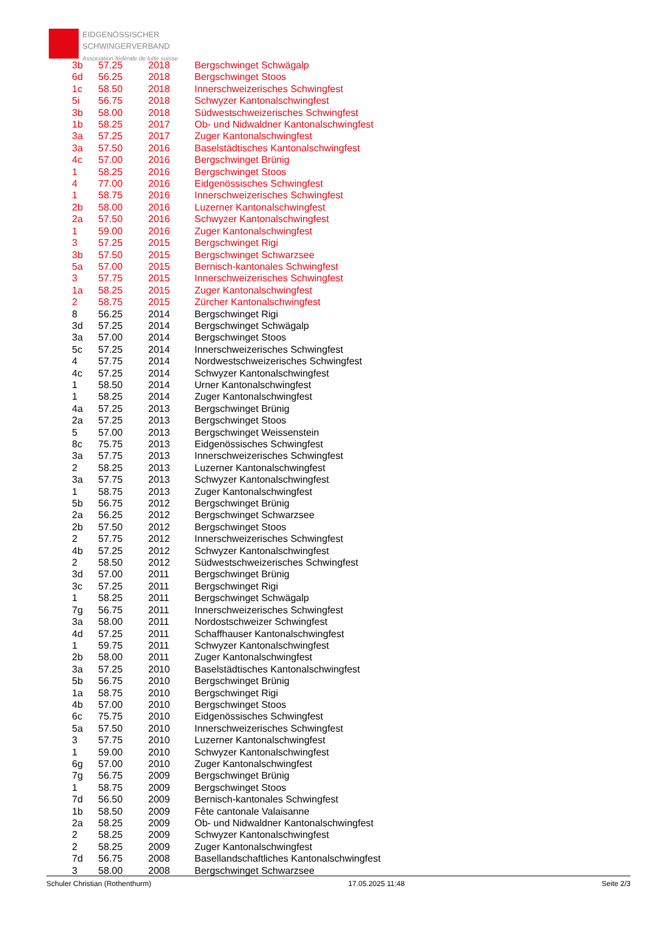EIDGENÖSSISCHER
SCHWINGERVERBAND
Association fédérale de lutte suisse
| 3b | 57.25 | 2018 | Bergschwinget Schwägalp |
| 6d | 56.25 | 2018 | Bergschwinget Stoos |
| 1c | 58.50 | 2018 | Innerschweizerisches Schwingfest |
| 5i | 56.75 | 2018 | Schwyzer Kantonalschwingfest |
| 3b | 58.00 | 2018 | Südwestschweizerisches Schwingfest |
| 1b | 58.25 | 2017 | Ob- und Nidwaldner Kantonalschwingfest |
| 3a | 57.25 | 2017 | Zuger Kantonalschwingfest |
| 3a | 57.50 | 2016 | Baselstädtisches Kantonalschwingfest |
| 4c | 57.00 | 2016 | Bergschwinget Brünig |
| 1 | 58.25 | 2016 | Bergschwinget Stoos |
| 4 | 77.00 | 2016 | Eidgenössisches Schwingfest |
| 1 | 58.75 | 2016 | Innerschweizerisches Schwingfest |
| 2b | 58.00 | 2016 | Luzerner Kantonalschwingfest |
| 2a | 57.50 | 2016 | Schwyzer Kantonalschwingfest |
| 1 | 59.00 | 2016 | Zuger Kantonalschwingfest |
| 3 | 57.25 | 2015 | Bergschwinget Rigi |
| 3b | 57.50 | 2015 | Bergschwinget Schwarzsee |
| 5a | 57.00 | 2015 | Bernisch-kantonales Schwingfest |
| 3 | 57.75 | 2015 | Innerschweizerisches Schwingfest |
| 1a | 58.25 | 2015 | Zuger Kantonalschwingfest |
| 2 | 58.75 | 2015 | Zürcher Kantonalschwingfest |
| 8 | 56.25 | 2014 | Bergschwinget Rigi |
| 3d | 57.25 | 2014 | Bergschwinget Schwägalp |
| 3a | 57.00 | 2014 | Bergschwinget Stoos |
| 5c | 57.25 | 2014 | Innerschweizerisches Schwingfest |
| 4 | 57.75 | 2014 | Nordwestschweizerisches Schwingfest |
| 4c | 57.25 | 2014 | Schwyzer Kantonalschwingfest |
| 1 | 58.50 | 2014 | Urner Kantonalschwingfest |
| 1 | 58.25 | 2014 | Zuger Kantonalschwingfest |
| 4a | 57.25 | 2013 | Bergschwinget Brünig |
| 2a | 57.25 | 2013 | Bergschwinget Stoos |
| 5 | 57.00 | 2013 | Bergschwinget Weissenstein |
| 8c | 75.75 | 2013 | Eidgenössisches Schwingfest |
| 3a | 57.75 | 2013 | Innerschweizerisches Schwingfest |
| 2 | 58.25 | 2013 | Luzerner Kantonalschwingfest |
| 3a | 57.75 | 2013 | Schwyzer Kantonalschwingfest |
| 1 | 58.75 | 2013 | Zuger Kantonalschwingfest |
| 5b | 56.75 | 2012 | Bergschwinget Brünig |
| 2a | 56.25 | 2012 | Bergschwinget Schwarzsee |
| 2b | 57.50 | 2012 | Bergschwinget Stoos |
| 2 | 57.75 | 2012 | Innerschweizerisches Schwingfest |
| 4b | 57.25 | 2012 | Schwyzer Kantonalschwingfest |
| 2 | 58.50 | 2012 | Südwestschweizerisches Schwingfest |
| 3d | 57.00 | 2011 | Bergschwinget Brünig |
| 3c | 57.25 | 2011 | Bergschwinget Rigi |
| 1 | 58.25 | 2011 | Bergschwinget Schwägalp |
| 7g | 56.75 | 2011 | Innerschweizerisches Schwingfest |
| 3a | 58.00 | 2011 | Nordostschweizer Schwingfest |
| 4d | 57.25 | 2011 | Schaffhauser Kantonalschwingfest |
| 1 | 59.75 | 2011 | Schwyzer Kantonalschwingfest |
| 2b | 58.00 | 2011 | Zuger Kantonalschwingfest |
| 3a | 57.25 | 2010 | Baselstädtisches Kantonalschwingfest |
| 5b | 56.75 | 2010 | Bergschwinget Brünig |
| 1a | 58.75 | 2010 | Bergschwinget Rigi |
| 4b | 57.00 | 2010 | Bergschwinget Stoos |
| 6c | 75.75 | 2010 | Eidgenössisches Schwingfest |
| 5a | 57.50 | 2010 | Innerschweizerisches Schwingfest |
| 3 | 57.75 | 2010 | Luzerner Kantonalschwingfest |
| 1 | 59.00 | 2010 | Schwyzer Kantonalschwingfest |
| 6g | 57.00 | 2010 | Zuger Kantonalschwingfest |
| 7g | 56.75 | 2009 | Bergschwinget Brünig |
| 1 | 58.75 | 2009 | Bergschwinget Stoos |
| 7d | 56.50 | 2009 | Bernisch-kantonales Schwingfest |
| 1b | 58.50 | 2009 | Fête cantonale Valaisanne |
| 2a | 58.25 | 2009 | Ob- und Nidwaldner Kantonalschwingfest |
| 2 | 58.25 | 2009 | Schwyzer Kantonalschwingfest |
| 2 | 58.25 | 2009 | Zuger Kantonalschwingfest |
| 7d | 56.75 | 2008 | Basellandschaftliches Kantonalschwingfest |
| 3 | 58.00 | 2008 | Bergschwinget Schwarzsee |
Schuler Christian (Rothenthurm) 17.05.2025 11:48 Seite 2/3